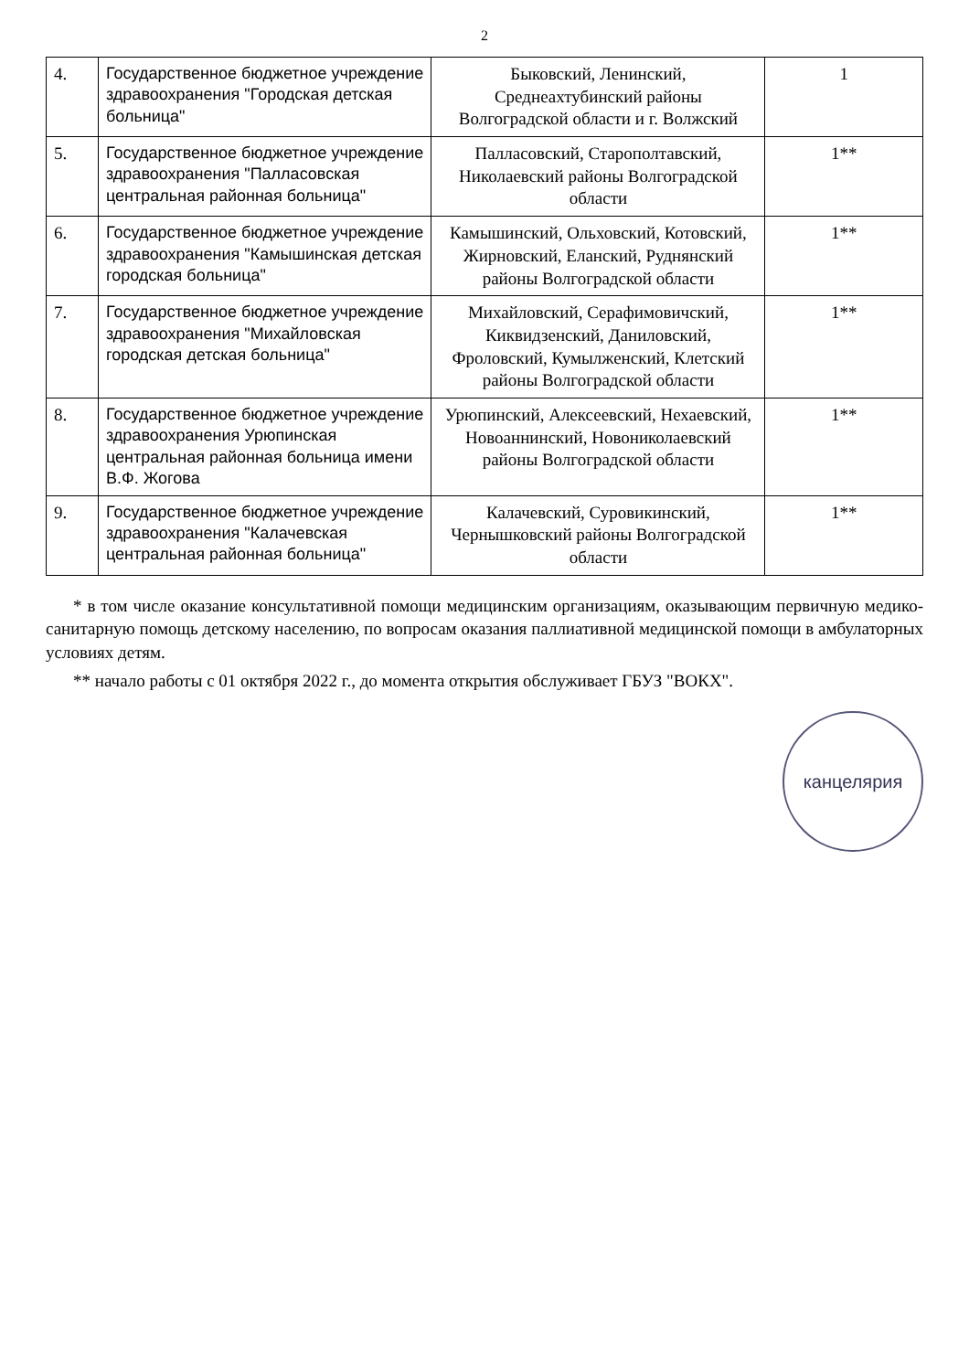2
| 4. | Государственное бюджетное учреждение здравоохранения "Городская детская больница" | Быковский, Ленинский, Среднеахтубинский районы Волгоградской области и г. Волжский | 1 |
| 5. | Государственное бюджетное учреждение здравоохранения "Палласовская центральная районная больница" | Палласовский, Старополтавский, Николаевский районы Волгоградской области | 1** |
| 6. | Государственное бюджетное учреждение здравоохранения "Камышинская детская городская больница" | Камышинский, Ольховский, Котовский, Жирновский, Еланский, Руднянский районы Волгоградской области | 1** |
| 7. | Государственное бюджетное учреждение здравоохранения "Михайловская городская детская больница" | Михайловский, Серафимовичский, Киквидзенский, Даниловский, Фроловский, Кумылженский, Клетский районы Волгоградской области | 1** |
| 8. | Государственное бюджетное учреждение здравоохранения Урюпинская центральная районная больница имени В.Ф. Жогова | Урюпинский, Алексеевский, Нехаевский, Новоаннинский, Новониколаевский районы Волгоградской области | 1** |
| 9. | Государственное бюджетное учреждение здравоохранения "Калачевская центральная районная больница" | Калачевский, Суровикинский, Чернышковский районы Волгоградской области | 1** |
* в том числе оказание консультативной помощи медицинским организациям, оказывающим первичную медико-санитарную помощь детскому населению, по вопросам оказания паллиативной медицинской помощи в амбулаторных условиях детям.
** начало работы с 01 октября 2022 г., до момента открытия обслуживает ГБУЗ "ВОКХ".
канцелярия